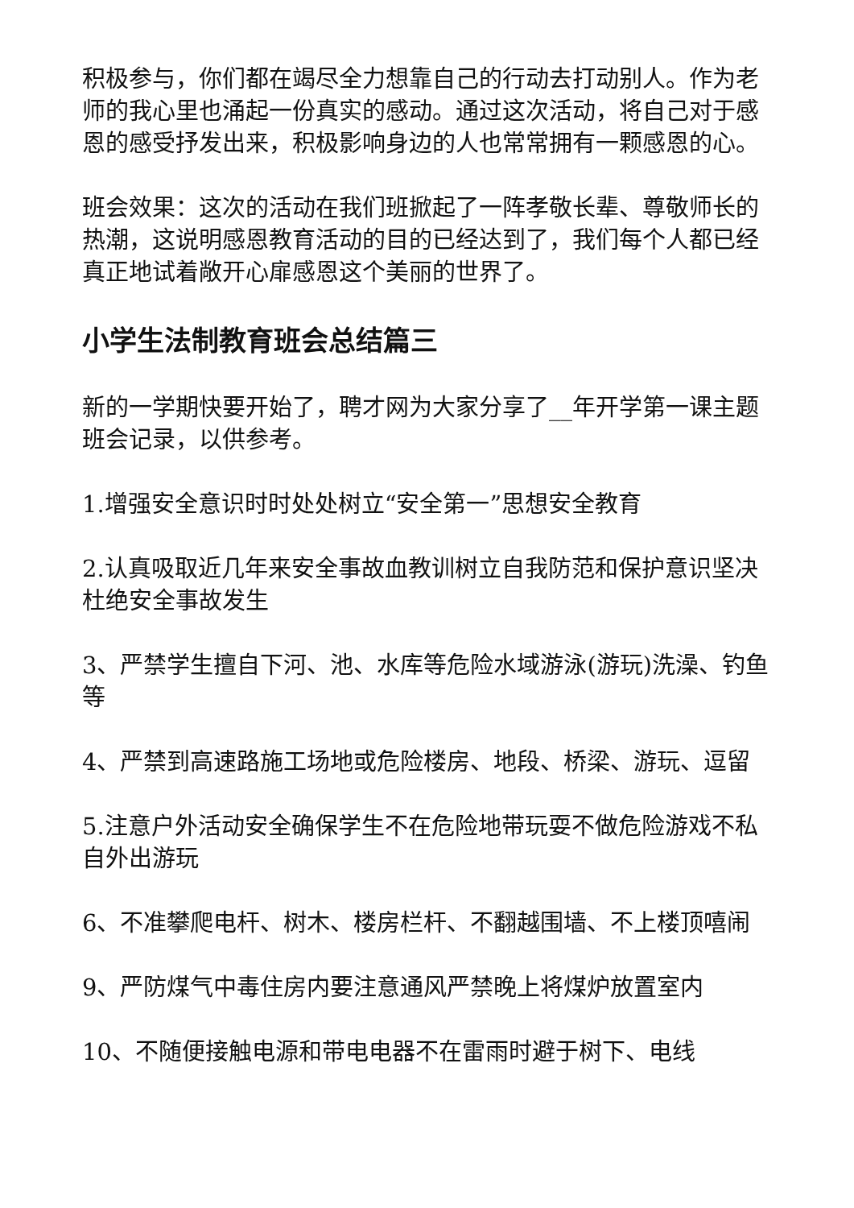积极参与，你们都在竭尽全力想靠自己的行动去打动别人。作为老师的我心里也涌起一份真实的感动。通过这次活动，将自己对于感恩的感受抒发出来，积极影响身边的人也常常拥有一颗感恩的心。
班会效果：这次的活动在我们班掀起了一阵孝敬长辈、尊敬师长的热潮，这说明感恩教育活动的目的已经达到了，我们每个人都已经真正地试着敞开心扉感恩这个美丽的世界了。
小学生法制教育班会总结篇三
新的一学期快要开始了，聘才网为大家分享了__年开学第一课主题班会记录，以供参考。
1.增强安全意识时时处处树立“安全第一”思想安全教育
2.认真吸取近几年来安全事故血教训树立自我防范和保护意识坚决杜绝安全事故发生
3、严禁学生擅自下河、池、水库等危险水域游泳(游玩)洗澡、钓鱼等
4、严禁到高速路施工场地或危险楼房、地段、桥梁、游玩、逗留
5.注意户外活动安全确保学生不在危险地带玩耍不做危险游戏不私自外出游玩
6、不准攀爬电杆、树木、楼房栏杆、不翻越围墙、不上楼顶嘻闹
9、严防煤气中毒住房内要注意通风严禁晚上将煤炉放置室内
10、不随便接触电源和带电电器不在雷雨时避于树下、电线